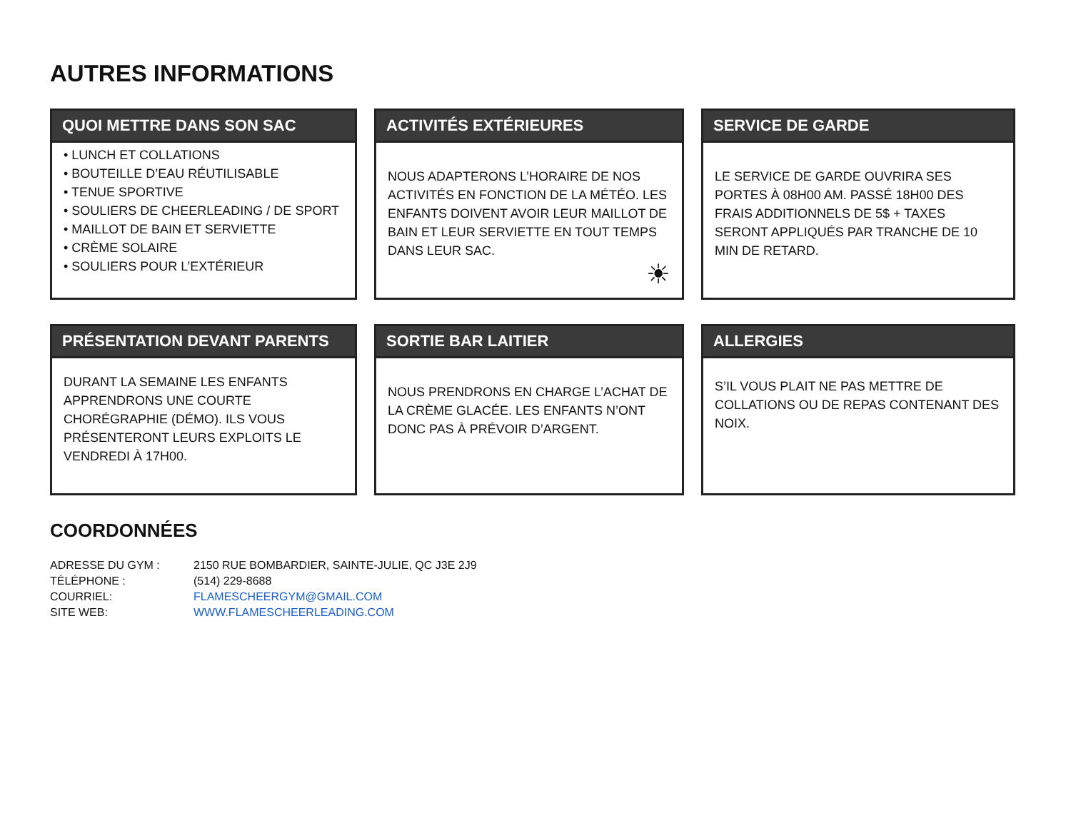AUTRES INFORMATIONS
QUOI METTRE DANS SON SAC
• LUNCH ET COLLATIONS
• BOUTEILLE D’EAU RÉUTILISABLE
• TENUE SPORTIVE
• SOULIERS DE CHEERLEADING / DE SPORT
• MAILLOT DE BAIN ET SERVIETTE
• CRÈME SOLAIRE
• SOULIERS POUR L’EXTÉRIEUR
ACTIVITÉS EXTÉRIEURES
NOUS ADAPTERONS L’HORAIRE DE NOS ACTIVITÉS EN FONCTION DE LA MÉTÉO. LES ENFANTS DOIVENT AVOIR LEUR MAILLOT DE BAIN ET LEUR SERVIETTE EN TOUT TEMPS DANS LEUR SAC.
☀
SERVICE DE GARDE
LE SERVICE DE GARDE OUVRIRA SES PORTES À 08H00 AM. PASSÉ 18H00 DES FRAIS ADDITIONNELS DE 5$ + TAXES SERONT APPLIQUÉS PAR TRANCHE DE 10 MIN DE RETARD.
PRÉSENTATION DEVANT PARENTS
DURANT LA SEMAINE LES ENFANTS APPRENDRONS UNE COURTE CHORÉGRAPHIE (DÉMO). ILS VOUS PRÉSENTERONT LEURS EXPLOITS LE VENDREDI À 17H00.
SORTIE BAR LAITIER
NOUS PRENDRONS EN CHARGE L’ACHAT DE LA CRÈME GLACÉE. LES ENFANTS N’ONT DONC PAS À PRÉVOIR D’ARGENT.
ALLERGIES
S’IL VOUS PLAIT NE PAS METTRE DE COLLATIONS OU DE REPAS CONTENANT DES NOIX.
COORDONNÉES
| ADRESSE DU GYM : | 2150 RUE BOMBARDIER, SAINTE-JULIE, QC J3E 2J9 |
| TÉLÉPHONE : | (514) 229-8688 |
| COURRIEL: | FLAMESCHEERGYM@GMAIL.COM |
| SITE WEB: | WWW.FLAMESCHEERLEADING.COM |